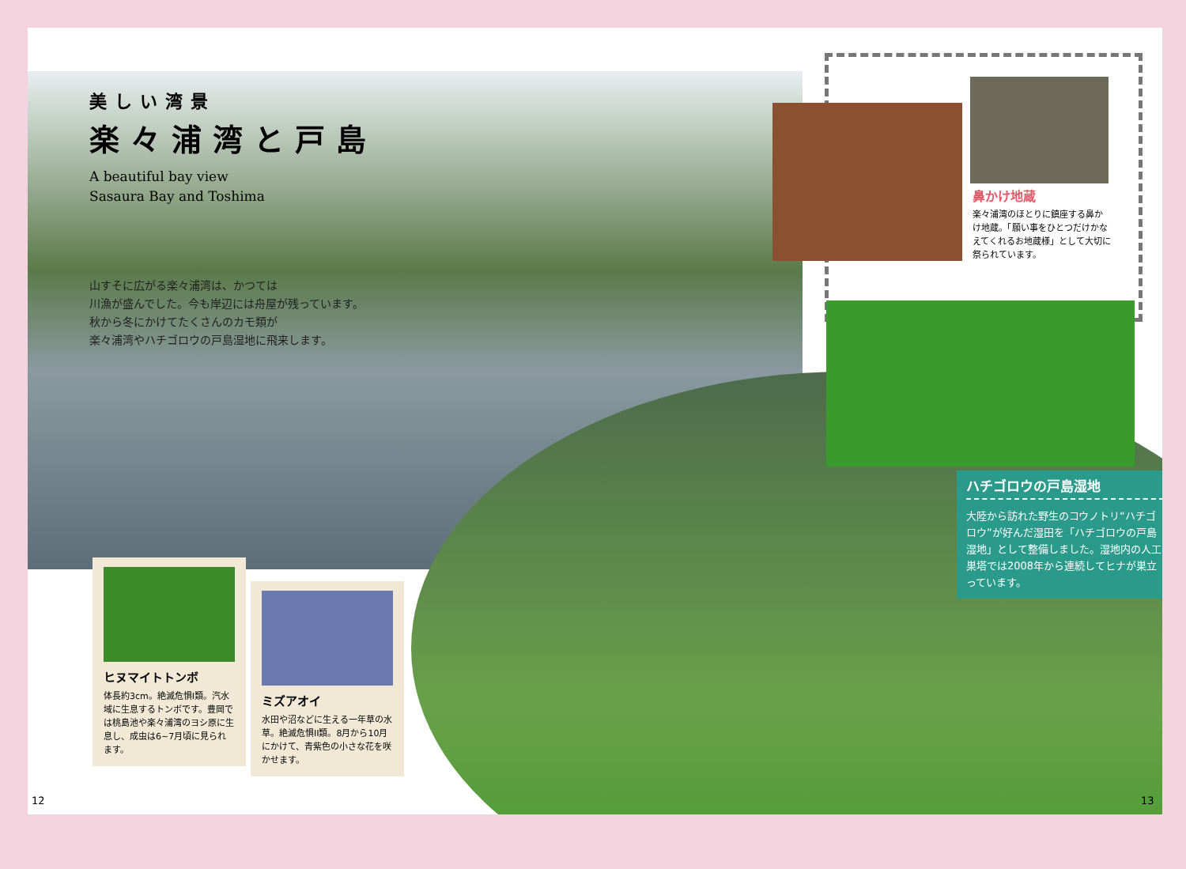美しい湾景
楽々浦湾と戸島
A beautiful bay view
Sasaura Bay and Toshima
山すそに広がる楽々浦湾は、かつては
川漁が盛んでした。今も岸辺には舟屋が残っています。
秋から冬にかけてたくさんのカモ類が
楽々浦湾やハチゴロウの戸島湿地に飛来します。
ヒヌマイトトンボ
体長約3cm。絶滅危惧I類。汽水域に生息するトンボです。豊岡では桃島池や楽々浦湾のヨシ原に生息し、成虫は6~7月頃に見られます。
ミズアオイ
水田や沼などに生える一年草の水草。絶滅危惧II類。8月から10月にかけて、青紫色の小さな花を咲かせます。
鼻かけ地蔵
楽々浦湾のほとりに鎮座する鼻かけ地蔵。「願い事をひとつだけかなえてくれるお地蔵様」として大切に祭られています。
ハチゴロウの戸島湿地
大陸から訪れた野生のコウノトリ“ハチゴロウ”が好んだ湿田を「ハチゴロウの戸島湿地」として整備しました。湿地内の人工巣塔では2008年から連続してヒナが巣立っています。
12 13